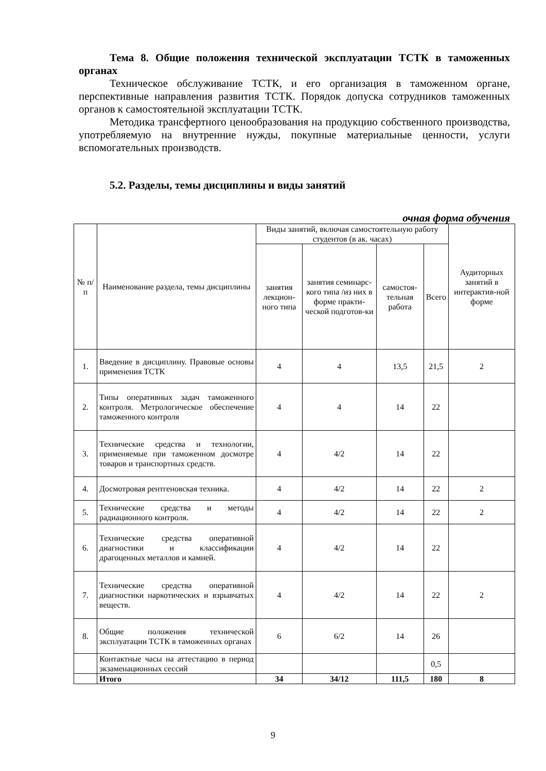Тема 8. Общие положения технической эксплуатации ТСТК в таможенных органах
Техническое обслуживание ТСТК, и его организация в таможенном органе, перспективные направления развития ТСТК. Порядок допуска сотрудников таможенных органов к самостоятельной эксплуатации ТСТК.
Методика трансфертного ценообразования на продукцию собственного производства, употребляемую на внутренние нужды, покупные материальные ценности, услуги вспомогательных производств.
5.2. Разделы, темы дисциплины и виды занятий
очная форма обучения
| № п/п | Наименование раздела, темы дисциплины | Виды занятий, включая самостоятельную работу студентов (в ак. часах) | | | | Аудиторных занятий в интерактив-ной форме |
| --- | --- | --- | --- | --- | --- | --- |
| | | занятия лекцион-ного типа | занятия семинарс-кого типа /из них в форме практи-ческой подготов-ки | самостоя-тельная работа | Всего | |
| 1. | Введение в дисциплину. Правовые основы применения ТСТК | 4 | 4 | 13,5 | 21,5 | 2 |
| 2. | Типы оперативных задач таможенного контроля. Метрологическое обеспечение таможенного контроля | 4 | 4 | 14 | 22 | |
| 3. | Технические средства и технологии, применяемые при таможенном досмотре товаров и транспортных средств. | 4 | 4/2 | 14 | 22 | |
| 4. | Досмотровая рентгеновская техника. | 4 | 4/2 | 14 | 22 | 2 |
| 5. | Технические средства и методы радиационного контроля. | 4 | 4/2 | 14 | 22 | 2 |
| 6. | Технические средства оперативной диагностики и классификации драгоценных металлов и камней. | 4 | 4/2 | 14 | 22 | |
| 7. | Технические средства оперативной диагностики наркотических и взрывчатых веществ. | 4 | 4/2 | 14 | 22 | 2 |
| 8. | Общие положения технической эксплуатации ТСТК в таможенных органах | 6 | 6/2 | 14 | 26 | |
| | Контактные часы на аттестацию в период экзаменационных сессий | | | | 0,5 | |
| | Итого | 34 | 34/12 | 111,5 | 180 | 8 |
9